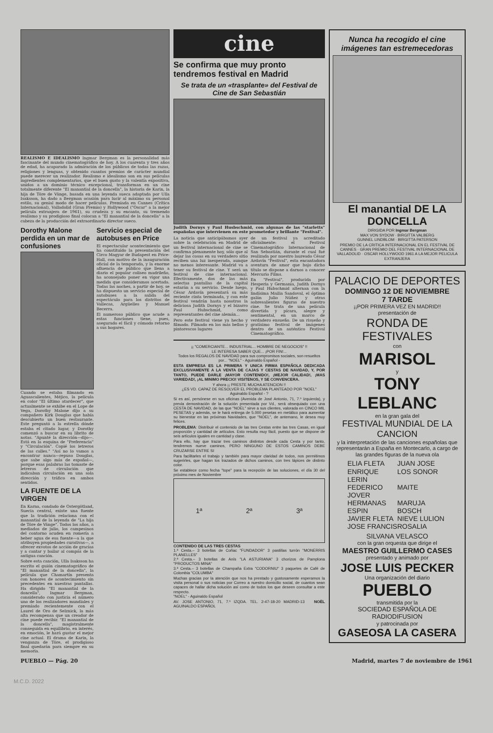REALISMO E IDEALISMO Ingmar Bergman es la personalidad más fascinante del mundo cinematográfico de hoy. A los cuarenta y tres años de edad, ha acaparado la admiración de los públicos de todas las razas, religiones y lenguas, y obtenido cuantos premios de carácter mundial puede merecer un realizador. Realismo e idealismo son en sus películas ingredientes complementarios, que el buen gusto y la valentía expositiva, unidos a un dominio técnico excepcional, transforman en un cine totalmente diferente "El manantial de la doncella", la historia de Karin, la hija de Töre de Vänge, basada en una leyenda sueca adaptada por Ulla Isaksson, ha dado a Bergman ocasión para lucir al máximo su personal estilo, su genial modo de hacer películas. Premiada en Cannes (Crítica Internacional), Valladolid (Gran Premio) y Hollywood ("Oscar" a la mejor película extranjera de 1961), su crudeza y su encanto, su tremendo realismo y su prodigioso final colocan a "El manantial de la doncella" a la cabeza de la producción del extraordinario director sueco.
Dorothy Malone perdida en un mar de confusiones
Cuando se estaba filmando en Aguascalientes, Méjico, la película en color "El último atardecer", que actualmente se exhibe en el Lope de Vega, Dorothy Malone dijo a su compañero Kirk Douglas que había descubierto un buen restaurante. Este preguntó a la estrella dónde estaba el citado lugar, y Dorothy comenzó a buscar en su librito de notas. "Apunté la dirección—dijo—. Está en la esquina de "Preferencia" y "Circulación". Copié los letreros de las calles." "Así no lo vamos a encontrar nunca—repuso Douglas, que sabe algo más de español—, porque esas palabras las tomaste de letreros de circulación que indicaban circulación en una sola dirección y tráfico en ambos sentidos.
LA FUENTE DE LA VIRGEN
En Karna, condado de Ostergötland, Suecia central, existe una fuente que la tradición relaciona con el manantial de la leyenda de "La hija de Töre de Vänge". Todos los años, a mediados de julio, los campesinos del contorno acuden en romería a beber agua de esa fuente—a la que atribuyen propiedades curativas—, a ofrecer exvotos de acción de gracias y a cantar y bailar al compás de la antigua canción.
Sobre esta canción, Ulla Isaksson ha escrito el guión cinematográfico de "El manantial de la doncella", la película que Chamartín presenta con honores de acontecimiento sin precedentes en nuestras pantallas. Ha dirigido "El manantial de la doncella", Ingmar Bergman, considerado con justicia el número uno de los realizadores mundiales y premiado recientemente con el Laurel de Oro de Selznick, la más alta recompensa que un creador de cine puede recibir. "El manantial de la doncella", magistralmente conseguida en equilibrio, en interés, en emoción, le hará gustar el mejor cine actual. El drama de Karin, la venganza de Töre, el prodigioso final quedarán para siempre en su memoria.
Servicio especial de autobuses en Price
El espectacular acontecimiento que ha constituído la presentación del Circo Magyar de Budapest en Price-Hall, con motivo de la inauguración oficial de la temporada, y la enorme afluencia de público que llena a diario el popular coliseo madrileño, ha aconsejado poner en vigor una medida que consideramos acertada. Todas las noches, a partir de hoy, se ha dispuesto un servicio especial de autobuses a la salida del espectáculo para los distritos de Vallecas, Argüelles y Manuel Becerra.
El numeroso público que acude a estas funciones tiene, pues, asegurado el fácil y cómodo retorno a sus hogares.
cine
Se confirma que muy pronto tendremos festival en Madrid
Se trata de un «trasplante» del Festival de Cine de San Sebastián
Judith Dornys y Paul Husbschmid, con algunas de las "starletts" españolas que intervienen en este prometedor y brillante "Festival".
La noticia que anticipábamos ayer sobre la celebración en Madrid de un festival internacional de cine se confirma plenamente hoy, sólo que al dejar las cosas en su verdadero sitio reciben una luz inesperada, aunque no menos interesante. Madrid va a tener su festival de cine. Y será un festival de cine internacional. Efectivamente, dos de las más selectas pantallas de la capital estarán a su servicio. Desde luego, César Ardavín presentará su más reciente cinta terminada, y con este festival vendrán hasta nosotros la deliciosa Judith Dornys y el bizarro Paul Hubschmid, como representantes del cine alemán...
Pero este festival viene ya hecho y filmado. Filmado en los más bellos y pintorescos lugares
de un festival ya acreditado oficialmente: el Festival Cinematográfico Internacional de San Sebastián, durante el cual fué realizada por nuestro laureado César Ardavín "Festival", esta encantadora aventura de amor que bajo dicho título se dispone a darnos a conocer Mercurio Films.
En "Festival", producida por Hesperia y Germania, Judith Dornys y Paul Hubschmid alternan con la lindísima Mailia Sandoval, el óptimo galán Julio Núñez y otras sobresalientes figuras de nuestro cine. Se trata de una película divertida y pícara, alegre y sentimental, en un marco de verdadero ensueño. De un risueño y gratísimo festival de imágenes dentro de un auténtico Festival Cinematográfico.
¡¡ "COMERCIANTE... INDUSTRIAL... HOMBRE DE NEGOCIOS" !!
LE INTERESA SABER QUE... ¡POR FIN!...
Todos los REGALOS DE NAVIDAD para sus compromisos sociales, son resueltos por... "NOEL" - Aguinaldo Español -
ESTA EMPRESA ES LA PRIMERA Y UNICA FIRMA ESPAÑOLA DEDICADA EXCLUSIVAMENTE A LA VENTA DE CAJAS Y CESTAS DE NAVIDAD, Y, POR TANTO, PUEDE DARLE ¡MAYOR CONTENIDO!, ¡MEJOR CALIDAD!, ¡MAS VARIEDAD!, ¡AL MINIMO PRECIO! VISITENOS, Y SE CONVENCERA.
Y ahora ¡¡ PRESTE MUCHA ATENCION !!
¿ES VD. CAPAZ DE RESOLVER EL PROBLEMA PLANTEADO POR "NOEL" Aguinaldo Español - ?
Si es así, persónese en sus oficinas (Avenida de José Antonio, 71, 7.º izquierda), y previa demostración de la solución presentada por Vd., será obsequiado con una CESTA DE NAVIDAD, de las que "NOEL" sirve a sus clientes, valorada en CINCO MIL PESETAS y además, se le hará entrega de 5.000 pesetas en metálico para aumentar su bienestar en las próximas Navidades, que "NOEL", de antemano, le desea muy felices.
PROBLEMA: Distribuir el contenido de las tres Cestas entre las tres Casas, en igual proporción y cantidad de artículos. Esto resulta muy fácil, puesto que se dispone de seis artículos iguales en cantidad y clase.
Para ello, hay que trazar tres caminos distintos desde cada Cesta y por tanto, tendremos nueve caminos, PERO NINGUNO DE ESTOS CAMINOS DEBE CRUZARSE ENTRE SI
Para facilitarles el trabajo y también para mayor claridad de todos, nos permitimos sugerirles, que hagan los trazados de dichos caminos, con tres lápices de distinto color.
Se establece como fecha "tope" para la recepción de las soluciones, el día 30 del próximo mes de Noviembre
1ª 2ª 3ª
CONTENIDO DE LAS TRES CESTAS
1.ª Cesta.– 3 botellas de Coñac "FUNDADOR" 3 pastillas turrón "MONERRIS PLANELLES"
2.ª Cesta.– 3 botellas de Anís "LA ASTURIANA" 3 chorizos de Pamplona "PRODUCTOS MINA"
3.ª Cesta.– 3 botellas de Champaña Extra "CODORNIU" 3 paquetes de Café de Colombia "COLUMBA"
Muchas gracias por la atención que nos ha prestado y gustosamente esperamos la visita personal o sus noticias por Correo a nuestro domicilio social, de cuantos sean capaces de hallar dicha solución así como de todos los que deseen consultar a este respecto.
"NOEL" - Aguinaldo Español
AV. JOSE ANTONIO, 71, 7.º IZQDA. TEL. 2-47-18-20 MADRID-13 NOËL AGUINALDO ESPAÑOL
Nunca ha recogido el cine imágenes tan estremecedoras
El manantial DE LA DONCELLA
DIRIGIDA POR Ingmar Bergman
MAX VON SYDOW · BIRGITTA VALBERG
GUNNEL LINDBLOM · BIRGITTA PATERSON
PREMIO DE LA CRITICA INTERNACIONAL EN EL FESTIVAL DE CANNES · GRAN PREMIO DEL FESTIVAL INTERNACIONAL DE VALLADOLID · OSCAR HOLLYWOOD 1961 A LA MEJOR PELICULA EXTRANJERA
PALACIO DE DEPORTES
DOMINGO 12 DE NOVIEMBRE
7 TARDE
¡¡POR PRIMERA VEZ EN MADRID!!
presentación de
RONDA DE FESTIVALES
con
MARISOL
y
TONY LEBLANC
en la gran gala del
FESTIVAL MUNDIAL DE LA CANCION
y la interpretación de las canciones españolas que representarán a España en Montecarlo, a cargo de las grandes figuras de la nueva ola
ELIA FLETA JUAN JOSE ENRIQUE LERIN LOS SONOR FEDERICO JOVER MAITE HERMANAS ESPIN MARUJA BOSCH JAVIER FLETA NIEVE LULION JOSE FRANCIS ROSALIA
SILVANA VELASCO
con la gran orquesta que dirige el
MAESTRO GUILLERMO CASES
presentado y animado por
JOSE LUIS PECKER
Una organización del diario
PUEBLO
transmitida por la
SOCIEDAD ESPAÑOLA DE RADIODIFUSION
y patrocinada por
GASEOSA LA CASERA
PUEBLO — Pág. 20 Madrid, martes 7 de noviembre de 1961
M.C.D. 2022